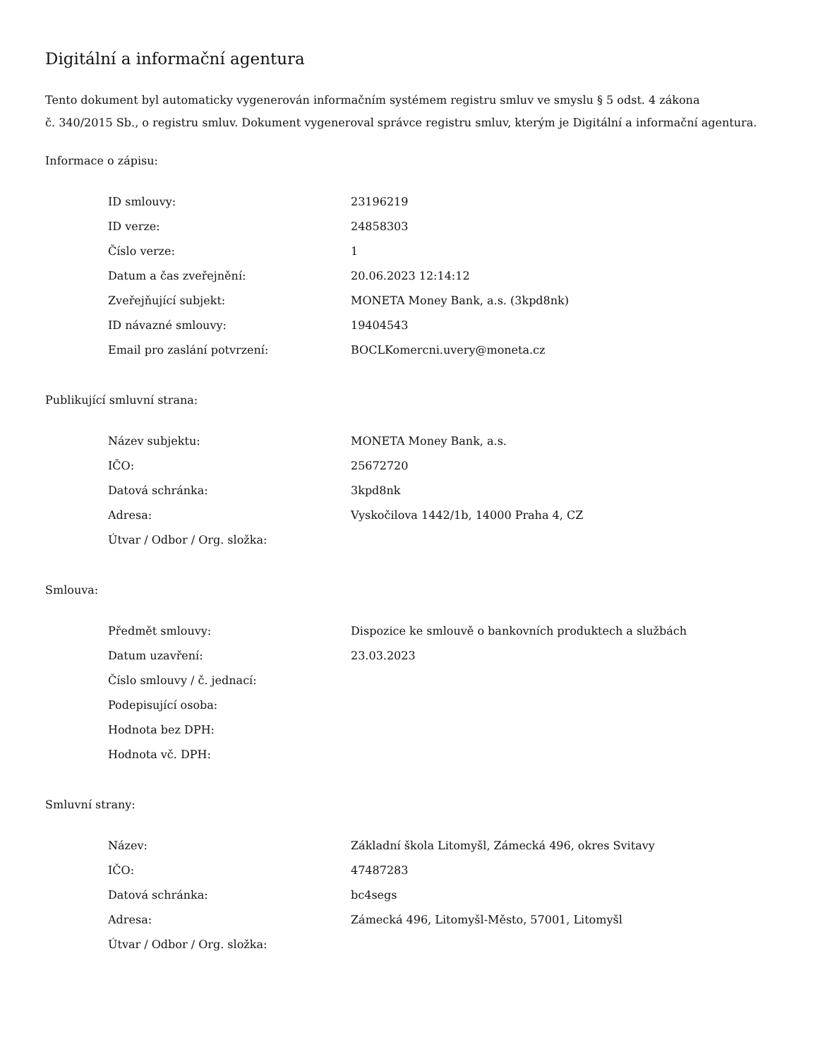Digitální a informační agentura
Tento dokument byl automaticky vygenerován informačním systémem registru smluv ve smyslu § 5 odst. 4 zákona
č. 340/2015 Sb., o registru smluv. Dokument vygeneroval správce registru smluv, kterým je Digitální a informační agentura.
Informace o zápisu:
| ID smlouvy: | 23196219 |
| ID verze: | 24858303 |
| Číslo verze: | 1 |
| Datum a čas zveřejnění: | 20.06.2023 12:14:12 |
| Zveřejňující subjekt: | MONETA Money Bank, a.s. (3kpd8nk) |
| ID návazné smlouvy: | 19404543 |
| Email pro zaslání potvrzení: | BOCLKomercni.uvery@moneta.cz |
Publikující smluvní strana:
| Název subjektu: | MONETA Money Bank, a.s. |
| IČO: | 25672720 |
| Datová schránka: | 3kpd8nk |
| Adresa: | Vyskočilova 1442/1b, 14000 Praha 4, CZ |
| Útvar / Odbor / Org. složka: | |
Smlouva:
| Předmět smlouvy: | Dispozice ke smlouvě o bankovních produktech a službách |
| Datum uzavření: | 23.03.2023 |
| Číslo smlouvy / č. jednací: | |
| Podepisující osoba: | |
| Hodnota bez DPH: | |
| Hodnota vč. DPH: | |
Smluvní strany:
| Název: | Základní škola Litomyšl, Zámecká 496, okres Svitavy |
| IČO: | 47487283 |
| Datová schránka: | bc4segs |
| Adresa: | Zámecká 496, Litomyšl-Město, 57001, Litomyšl |
| Útvar / Odbor / Org. složka: | |